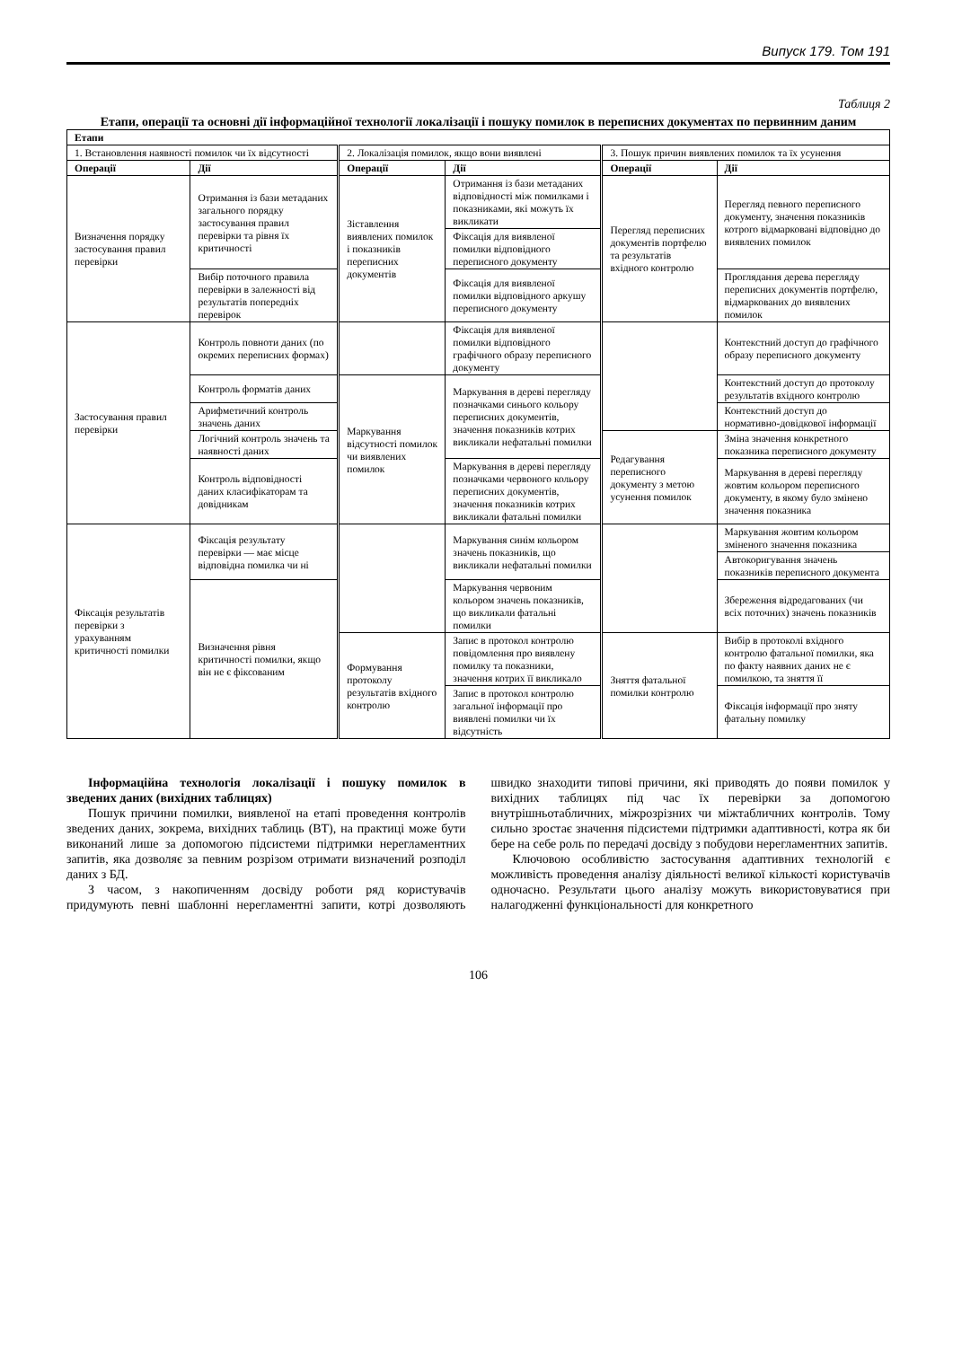Випуск 179. Том 191
Таблиця 2
Етапи, операції та основні дії інформаційної технології локалізації і пошуку помилок в переписних документах по первинним даним
| Етапи | | | | | |
| --- | --- | --- | --- | --- | --- |
| 1. Встановлення наявності помилок чи їх відсутності | | 2. Локалізація помилок, якщо вони виявлені | | 3. Пошук причин виявлених помилок та їх усунення | |
| Операції | Дії | Операції | Дії | Операції | Дії |
| Визначення порядку застосування правил перевірки | Отримання із бази метаданих загального порядку застосування правил перевірки та рівня їх критичності | Зіставлення виявлених помилок і показників переписних документів | Отримання із бази метаданих відповідності між помилками і показниками, які можуть їх викликати | Перегляд переписних документів портфелю та результатів вхідного контролю | Перегляд певного переписного документу, значення показників котрого відмарковані відповідно до виявлених помилок |
| | | | Фіксація для виявленої помилки відповідного переписного документу | | |
| | Вибір поточного правила перевірки в залежності від результатів попередніх перевірок | | Фіксація для виявленої помилки відповідного аркушу переписного документу | | Проглядання дерева перегляду переписних документів портфелю, відмаркованих до виявлених помилок |
| Застосування правил перевірки | Контроль повноти даних (по окремих переписних формах) | | Фіксація для виявленої помилки відповідного графічного образу переписного документу | | Контекстний доступ до графічного образу переписного документу |
| | Контроль форматів даних | Маркування відсутності помилок чи виявлених помилок | Маркування в дереві перегляду позначками синього кольору переписних документів, значення показників котрих викликали нефатальні помилки | | Контекстний доступ до протоколу результатів вхідного контролю |
| | Арифметичний контроль значень даних | | | | Контекстний доступ до нормативно-довідкової інформації |
| | Логічний контроль значень та наявності даних | | | Редагування переписного документу з метою усунення помилок | Зміна значення конкретного показника переписного документу |
| | Контроль відповідності даних класифікаторам та довідникам | | Маркування в дереві перегляду позначками червоного кольору переписних документів, значення показників котрих викликали фатальні помилки | | Маркування в дереві перегляду жовтим кольором переписного документу, в якому було змінено значення показника |
| Фіксація результатів перевірки з урахуванням критичності помилки | Фіксація результату перевірки — має місце відповідна помилка чи ні | | Маркування синім кольором значень показників, що викликали нефатальні помилки | | Маркування жовтим кольором зміненого значення показника |
| | | | | | Автокоригування значень показників переписного документа |
| | Визначення рівня критичності помилки, якщо він не є фіксованим | | Маркування червоним кольором значень показників, що викликали фатальні помилки | | Збереження відредагованих (чи всіх поточних) значень показників |
| | | Формування протоколу результатів вхідного контролю | Запис в протокол контролю повідомлення про виявлену помилку та показники, значення котрих її викликало | Зняття фатальної помилки контролю | Вибір в протоколі вхідного контролю фатальної помилки, яка по факту наявних даних не є помилкою, та зняття її |
| | | | Запис в протокол контролю загальної інформації про виявлені помилки чи їх відсутність | | Фіксація інформації про зняту фатальну помилку |
Інформаційна технологія локалізації і пошуку помилок в зведених даних (вихідних таблицях)
Пошук причини помилки, виявленої на етапі проведення контролів зведених даних, зокрема, вихідних таблиць (ВТ), на практиці може бути виконаний лише за допомогою підсистеми підтримки нерегламентних запитів, яка дозволяє за певним розрізом отримати визначений розподіл даних з БД.
З часом, з накопиченням досвіду роботи ряд користувачів придумують певні шаблонні нерегламентні запити, котрі дозволяють швидко знаходити типові причини, які приводять до появи помилок у вихідних таблицях під час їх перевірки за допомогою внутрішньотабличних, міжрозрізних чи міжтабличних контролів. Тому сильно зростає значення підсистеми підтримки адаптивності, котра як би бере на себе роль по передачі досвіду з побудови нерегламентних запитів.
Ключовою особливістю застосування адаптивних технологій є можливість проведення аналізу діяльності великої кількості користувачів одночасно. Результати цього аналізу можуть використовуватися при налагодженні функціональності для конкретного
106